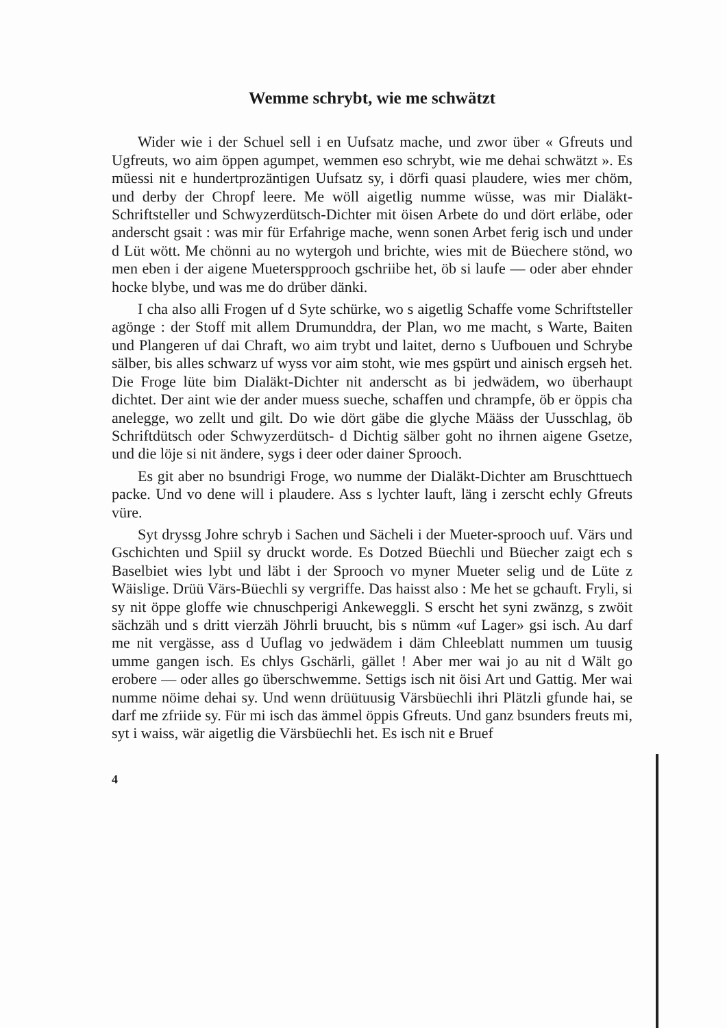Wemme schrybt, wie me schwätzt
Wider wie i der Schuel sell i en Uufsatz mache, und zwor über « Gfreuts und Ugfreuts, wo aim öppen agumpet, wemmen eso schrybt, wie me dehai schwätzt ». Es müessi nit e hundertprozäntigen Uufsatz sy, i dörfi quasi plaudere, wies mer chöm, und derby der Chropf leere. Me wöll aigetlig numme wüsse, was mir Dialäkt-Schriftsteller und Schwyzerdütsch-Dichter mit öisen Arbete do und dört erläbe, oder anderscht gsait : was mir für Erfahrige mache, wenn sonen Arbet ferig isch und under d Lüt wött. Me chönni au no wytergoh und brichte, wies mit de Büechere stönd, wo men eben i der aigene Mueterspprooch gschriibe het, öb si laufe — oder aber ehnder hocke blybe, und was me do drüber dänki.
I cha also alli Frogen uf d Syte schürke, wo s aigetlig Schaffe vome Schriftsteller agönge : der Stoff mit allem Drumunddra, der Plan, wo me macht, s Warte, Baiten und Plangeren uf dai Chraft, wo aim trybt und laitet, derno s Uufbouen und Schrybe sälber, bis alles schwarz uf wyss vor aim stoht, wie mes gspürt und ainisch ergseh het. Die Froge lüte bim Dialäkt-Dichter nit anderscht as bi jedwädem, wo überhaupt dichtet. Der aint wie der ander muess sueche, schaffen und chrampfe, öb er öppis cha anelegge, wo zellt und gilt. Do wie dört gäbe die glyche Määss der Uusschlag, öb Schriftdütsch oder Schwyzerdütsch- d Dichtig sälber goht no ihrnen aigene Gsetze, und die löje si nit ändere, sygs i deer oder dainer Sprooch.
Es git aber no bsundrigi Froge, wo numme der Dialäkt-Dichter am Bruschttuech packe. Und vo dene will i plaudere. Ass s lychter lauft, läng i zerscht echly Gfreuts vüre.
Syt dryssg Johre schryb i Sachen und Sächeli i der Mueter-sprooch uuf. Värs und Gschichten und Spiil sy druckt worde. Es Dotzed Büechli und Büecher zaigt ech s Baselbiet wies lybt und läbt i der Sprooch vo myner Mueter selig und de Lüte z Wäislige. Drüü Värs-Büechli sy vergriffe. Das haisst also : Me het se gchauft. Fryli, si sy nit öppe gloffe wie chnuschperigi Ankeweggli. S erscht het syni zwänzg, s zwöit sächzäh und s dritt vierzäh Jöhrli bruucht, bis s nümm «uf Lager» gsi isch. Au darf me nit vergässe, ass d Uuflag vo jedwädem i däm Chleeblatt nummen um tuusig umme gangen isch. Es chlys Gschärli, gället ! Aber mer wai jo au nit d Wält go erobere — oder alles go überschwemme. Settigs isch nit öisi Art und Gattig. Mer wai numme nöime dehai sy. Und wenn drüütuusig Värsbüechli ihri Plätzli gfunde hai, se darf me zfriide sy. Für mi isch das ämmel öppis Gfreuts. Und ganz bsunders freuts mi, syt i waiss, wär aigetlig die Värsbüechli het. Es isch nit e Bruef
4